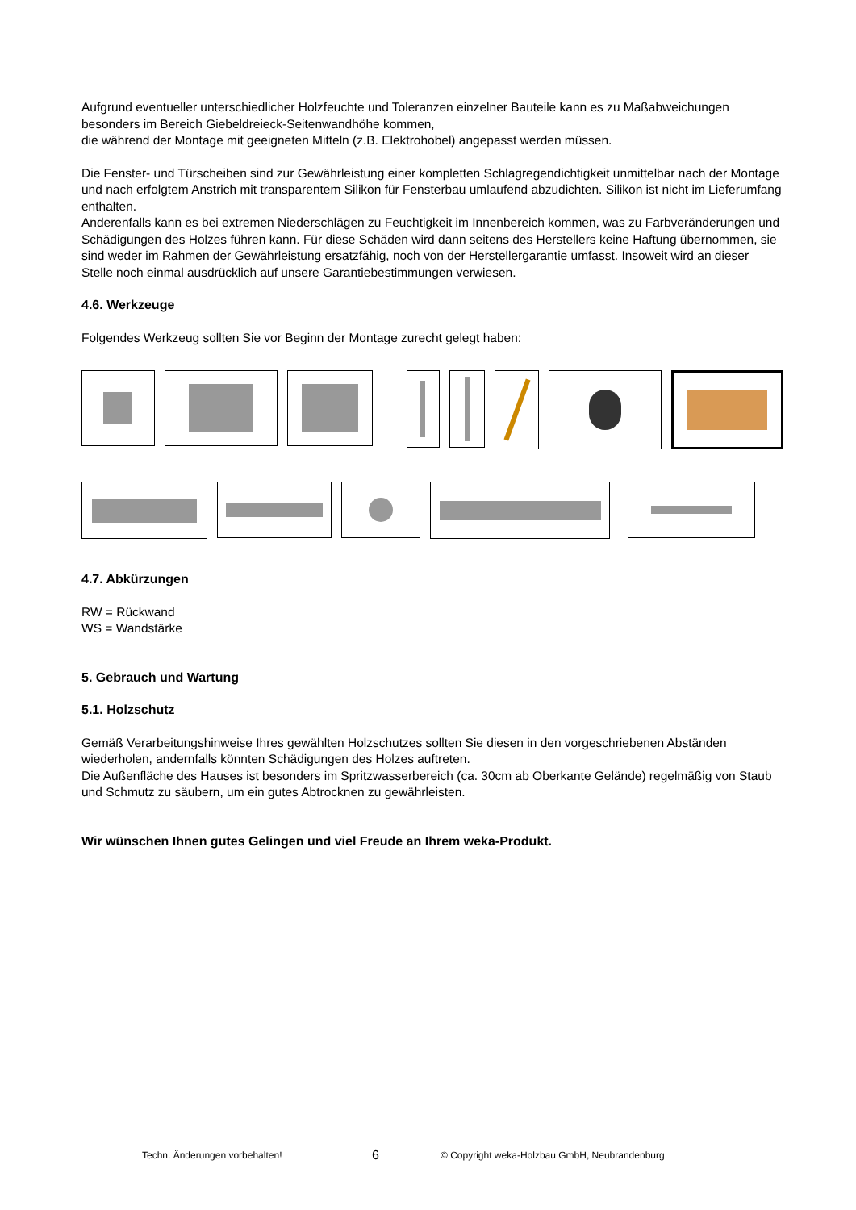Aufgrund eventueller unterschiedlicher Holzfeuchte und Toleranzen einzelner Bauteile kann es zu Maßabweichungen besonders im Bereich Giebeldreieck-Seitenwandhöhe kommen,
die während der Montage mit geeigneten Mitteln (z.B. Elektrohobel) angepasst werden müssen.
Die Fenster- und Türscheiben sind zur Gewährleistung einer kompletten Schlagregendichtigkeit unmittelbar nach der Montage und nach erfolgtem Anstrich mit transparentem Silikon für Fensterbau umlaufend abzudichten. Silikon ist nicht im Lieferumfang enthalten.
Anderenfalls kann es bei extremen Niederschlägen zu Feuchtigkeit im Innenbereich kommen, was zu Farbveränderungen und Schädigungen des Holzes führen kann. Für diese Schäden wird dann seitens des Herstellers keine Haftung übernommen, sie sind weder im Rahmen der Gewährleistung ersatzfähig, noch von der Herstellergarantie umfasst. Insoweit wird an dieser Stelle noch einmal ausdrücklich auf unsere Garantiebestimmungen verwiesen.
4.6. Werkzeuge
Folgendes Werkzeug sollten Sie vor Beginn der Montage zurecht gelegt haben:
4.7. Abkürzungen
RW = Rückwand
WS = Wandstärke
5. Gebrauch und Wartung
5.1. Holzschutz
Gemäß Verarbeitungshinweise Ihres gewählten Holzschutzes sollten Sie diesen in den vorgeschriebenen Abständen wiederholen, andernfalls könnten Schädigungen des Holzes auftreten.
Die Außenfläche des Hauses ist besonders im Spritzwasserbereich (ca. 30cm ab Oberkante Gelände) regelmäßig von Staub und Schmutz zu säubern, um ein gutes Abtrocknen zu gewährleisten.
Wir wünschen Ihnen gutes Gelingen und viel Freude an Ihrem weka-Produkt.
Techn. Änderungen vorbehalten! 6 © Copyright weka-Holzbau GmbH, Neubrandenburg